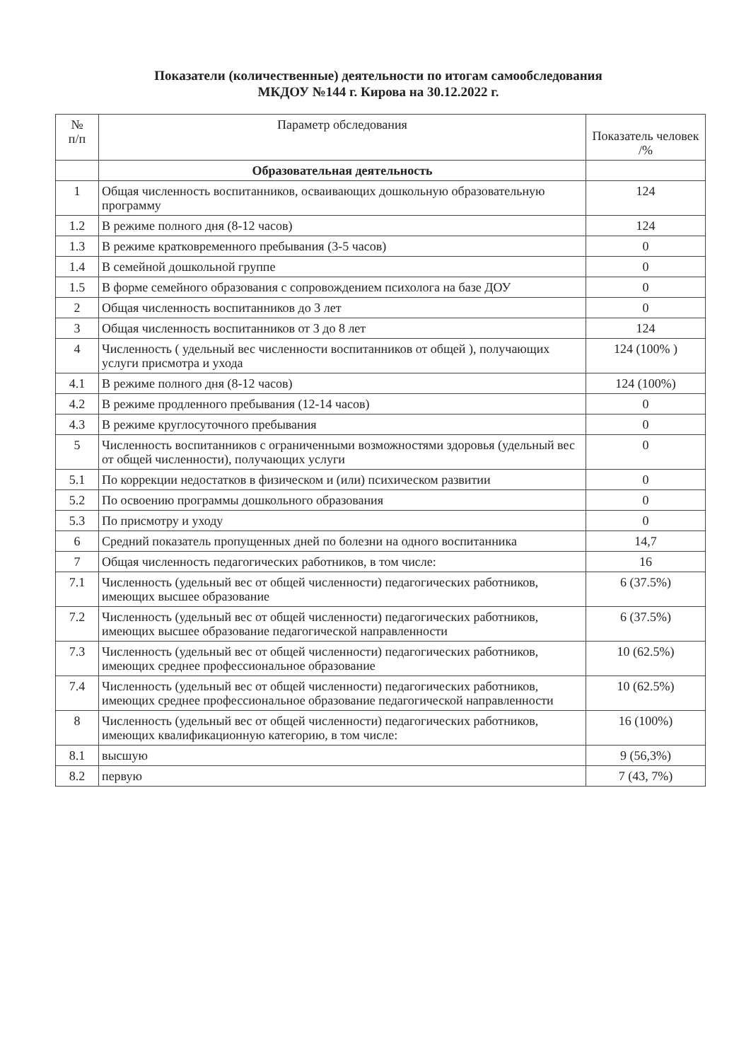Показатели (количественные) деятельности по итогам самообследования
МКДОУ №144 г. Кирова на 30.12.2022 г.
| № п/п | Параметр обследования | Показатель человек /% |
| --- | --- | --- |
| | Образовательная деятельность | |
| 1 | Общая численность воспитанников, осваивающих дошкольную образовательную программу | 124 |
| 1.2 | В режиме полного дня (8-12 часов) | 124 |
| 1.3 | В режиме кратковременного пребывания (3-5 часов) | 0 |
| 1.4 | В семейной дошкольной группе | 0 |
| 1.5 | В форме семейного образования с сопровождением психолога на базе ДОУ | 0 |
| 2 | Общая численность воспитанников до 3 лет | 0 |
| 3 | Общая численность воспитанников от 3 до 8 лет | 124 |
| 4 | Численность ( удельный вес численности воспитанников от общей ), получающих услуги присмотра и ухода | 124 (100% ) |
| 4.1 | В режиме полного дня (8-12 часов) | 124 (100%) |
| 4.2 | В режиме продленного пребывания (12-14 часов) | 0 |
| 4.3 | В режиме круглосуточного пребывания | 0 |
| 5 | Численность воспитанников с ограниченными возможностями здоровья (удельный вес от общей численности), получающих услуги | 0 |
| 5.1 | По коррекции недостатков в физическом и (или) психическом развитии | 0 |
| 5.2 | По освоению программы дошкольного образования | 0 |
| 5.3 | По присмотру и уходу | 0 |
| 6 | Средний показатель пропущенных дней по болезни на одного воспитанника | 14,7 |
| 7 | Общая численность педагогических работников, в том числе: | 16 |
| 7.1 | Численность (удельный вес от общей численности) педагогических работников, имеющих высшее образование | 6 (37.5%) |
| 7.2 | Численность (удельный вес от общей численности) педагогических работников, имеющих высшее образование педагогической направленности | 6 (37.5%) |
| 7.3 | Численность (удельный вес от общей численности) педагогических работников, имеющих среднее профессиональное образование | 10 (62.5%) |
| 7.4 | Численность (удельный вес от общей численности) педагогических работников, имеющих среднее профессиональное образование педагогической направленности | 10 (62.5%) |
| 8 | Численность (удельный вес от общей численности) педагогических работников, имеющих квалификационную категорию, в том числе: | 16 (100%) |
| 8.1 | высшую | 9 (56,3%) |
| 8.2 | первую | 7 (43, 7%) |